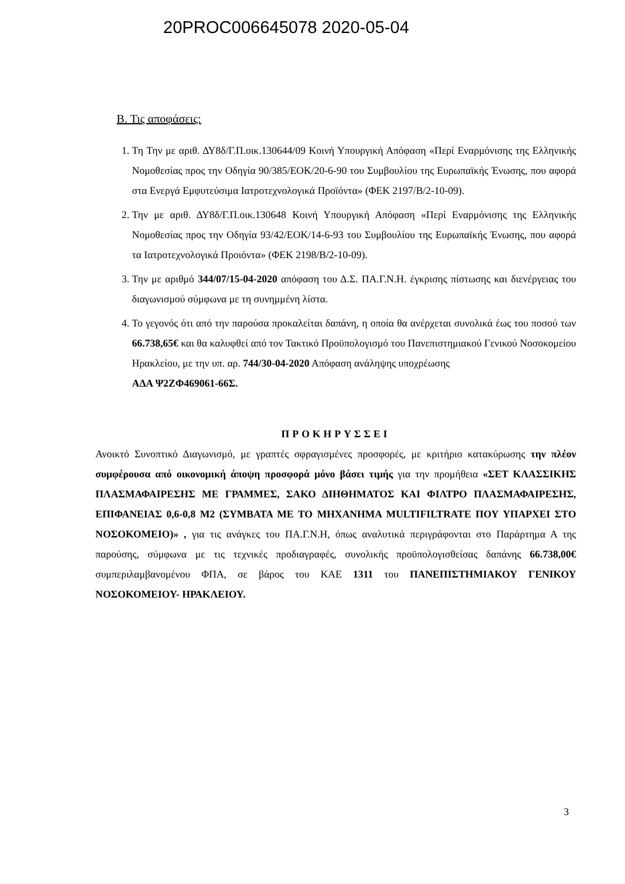20PROC006645078 2020-05-04
Β. Τις αποφάσεις:
1. Τη Την με αριθ. ΔΥ8δ/Γ.Π.οικ.130644/09 Κοινή Υπουργική Απόφαση «Περί Εναρμόνισης της Ελληνικής Νομοθεσίας προς την Οδηγία 90/385/ΕΟΚ/20-6-90 του Συμβουλίου της Ευρωπαϊκής Ένωσης, που αφορά στα Ενεργά Εμφυτεύσιμα Ιατροτεχνολογικά Προϊόντα» (ΦΕΚ 2197/Β/2-10-09).
2. Την με αριθ. ΔΥ8δ/Γ.Π.οικ.130648 Κοινή Υπουργική Απόφαση «Περί Εναρμόνισης της Ελληνικής Νομοθεσίας προς την Οδηγία 93/42/ΕΟΚ/14-6-93 του Συμβουλίου της Ευρωπαϊκής Ένωσης, που αφορά τα Ιατροτεχνολογικά Προιόντα» (ΦΕΚ 2198/Β/2-10-09).
3. Την με αριθμό 344/07/15-04-2020 απόφαση του Δ.Σ. ΠΑ.Γ.Ν.Η. έγκρισης πίστωσης και διενέργειας του διαγωνισμού σύμφωνα με τη συνημμένη λίστα.
4. Το γεγονός ότι από την παρούσα προκαλείται δαπάνη, η οποία θα ανέρχεται συνολικά έως του ποσού των 66.738,65€ και θα καλυφθεί από τον Τακτικό Προϋπολογισμό του Πανεπιστημιακού Γενικού Νοσοκομείου Ηρακλείου, με την υπ. αρ. 744/30-04-2020 Απόφαση ανάληψης υποχρέωσης
ΑΔΑ Ψ2ΖΦ469061-66Σ.
ΠΡΟΚΗΡΥΣΣΕΙ
Ανοικτό Συνοπτικό Διαγωνισμό, με γραπτές σφραγισμένες προσφορές, με κριτήριο κατακύρωσης την πλέον συμφέρουσα από οικονομική άποψη προσφορά μόνο βάσει τιμής για την προμήθεια «ΣΕΤ ΚΛΑΣΣΙΚΗΣ ΠΛΑΣΜΑΦΑΙΡΕΣΗΣ ΜΕ ΓΡΑΜΜΕΣ, ΣΑΚΟ ΔΙΗΘΗΜΑΤΟΣ ΚΑΙ ΦΙΛΤΡΟ ΠΛΑΣΜΑΦΑΙΡΕΣΗΣ, ΕΠΙΦΑΝΕΙΑΣ 0,6-0,8 Μ2 (ΣΥΜΒΑΤΑ ΜΕ ΤΟ ΜΗΧΑΝΗΜΑ MULTIFILTRATE ΠΟΥ ΥΠΑΡΧΕΙ ΣΤΟ ΝΟΣΟΚΟΜΕΙΟ)» , για τις ανάγκες του ΠΑ.Γ.Ν.Η, όπως αναλυτικά περιγράφονται στο Παράρτημα Α της παρούσης, σύμφωνα με τις τεχνικές προδιαγραφές, συνολικής προϋπολογισθείσας δαπάνης 66.738,00€ συμπεριλαμβανομένου ΦΠΑ, σε βάρος του ΚΑΕ 1311 του ΠΑΝΕΠΙΣΤΗΜΙΑΚΟΥ ΓΕΝΙΚΟΥ ΝΟΣΟΚΟΜΕΙΟΥ- ΗΡΑΚΛΕΙΟΥ.
3